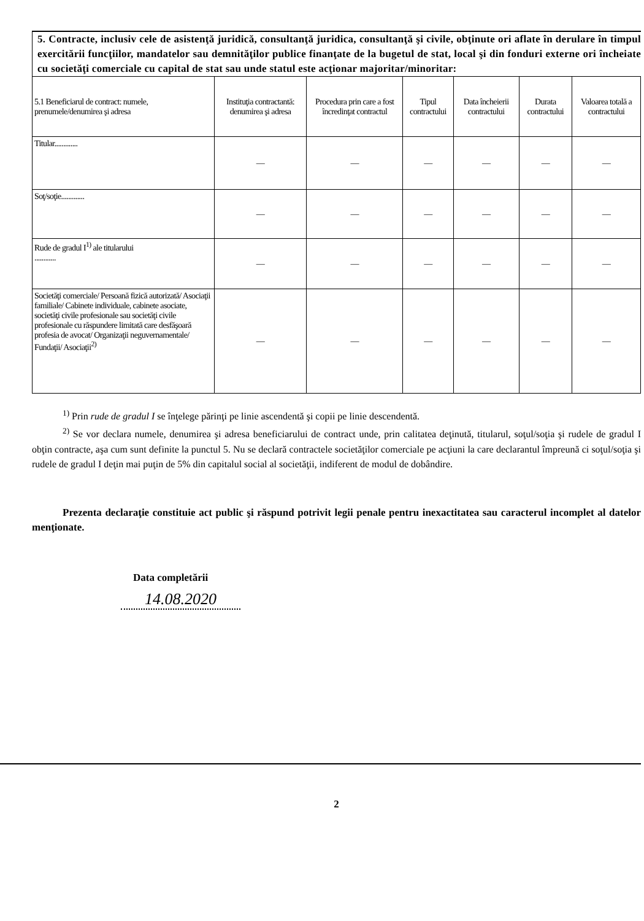5. Contracte, inclusiv cele de asistenţă juridică, consultanţă juridica, consultanţă şi civile, obţinute ori aflate în derulare în timpul exercitării funcţiilor, mandatelor sau demnităţilor publice finanţate de la bugetul de stat, local şi din fonduri externe ori încheiate cu societăţi comerciale cu capital de stat sau unde statul este acţionar majoritar/minoritar:
| 5.1 Beneficiarul de contract: numele, prenumele/denumirea şi adresa | Instituţia contractantă: denumirea şi adresa | Procedura prin care a fost încredinţat contractul | Tipul contractului | Data încheierii contractului | Durata contractului | Valoarea totală a contractului |
| --- | --- | --- | --- | --- | --- | --- |
| Titular............. | — | — | — | — | — | — |
| Soţ/soţie............. | — | — | — | — | — | — |
| Rude de gradul I<sup>1)</sup> ale titularului ............ | — | — | — | — | — | — |
| Societăţi comerciale/ Persoană fizică autorizată/ Asociaţii familiale/ Cabinete individuale, cabinete asociate, societăţi civile profesionale sau societăţi civile profesionale cu răspundere limitată care desfăşoară profesia de avocat/ Organizaţii neguvernamentale/ Fundaţii/ Asociaţii<sup>2)</sup> | — | — | — | — | — | — |
<sup>1)</sup> Prin rude de gradul I se înţelege părinţi pe linie ascendentă şi copii pe linie descendentă.
<sup>2)</sup> Se vor declara numele, denumirea şi adresa beneficiarului de contract unde, prin calitatea deţinută, titularul, soţul/soţia şi rudele de gradul I obţin contracte, aşa cum sunt definite la punctul 5. Nu se declară contractele societăţilor comerciale pe acţiuni la care declarantul împreună ci soţul/soţia şi rudele de gradul I deţin mai puţin de 5% din capitalul social al societăţii, indiferent de modul de dobândire.
Prezenta declaraţie constituie act public şi răspund potrivit legii penale pentru inexactitatea sau caracterul incomplet al datelor menţionate.
Data completării
14.08.2020
2